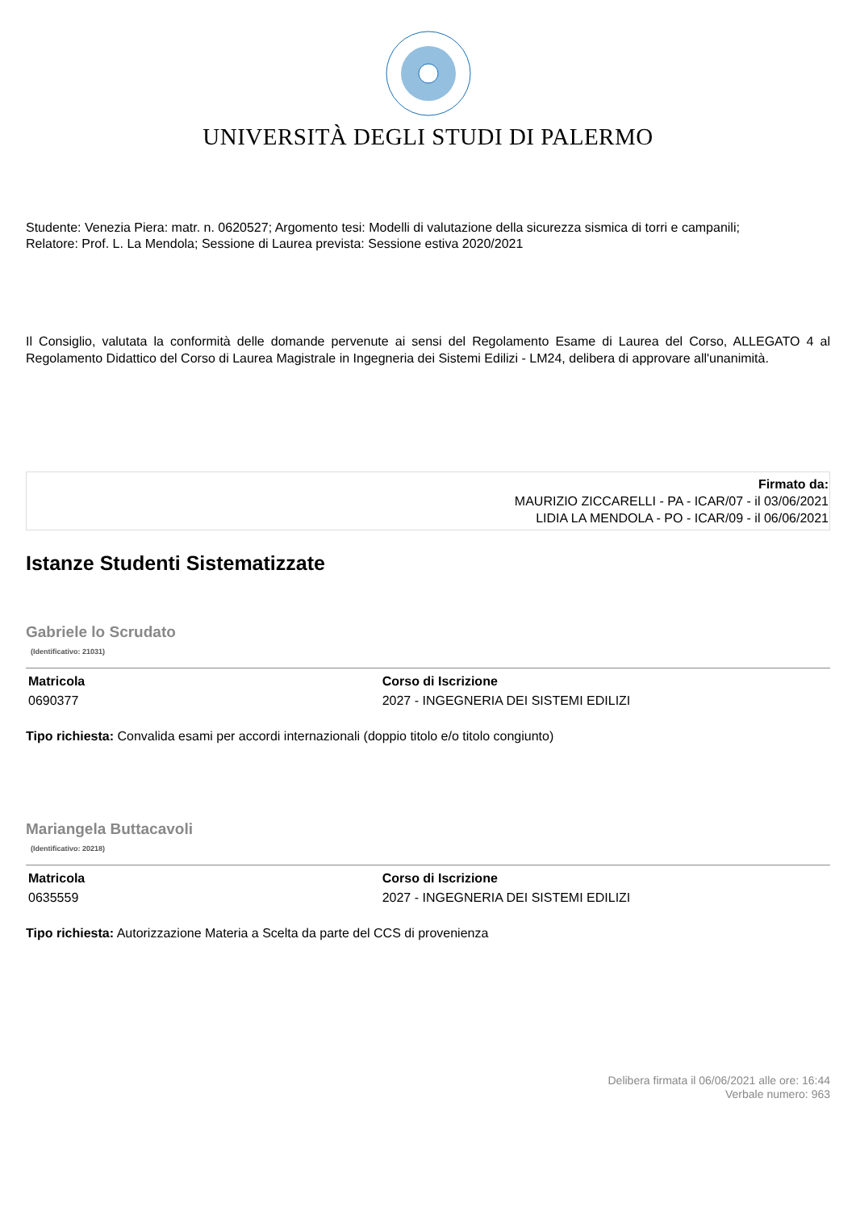UNIVERSITÀ DEGLI STUDI DI PALERMO
Studente: Venezia Piera: matr. n. 0620527; Argomento tesi: Modelli di valutazione della sicurezza sismica di torri e campanili;
Relatore: Prof. L. La Mendola; Sessione di Laurea prevista: Sessione estiva 2020/2021
Il Consiglio, valutata la conformità delle domande pervenute ai sensi del Regolamento Esame di Laurea del Corso, ALLEGATO 4 al Regolamento Didattico del Corso di Laurea Magistrale in Ingegneria dei Sistemi Edilizi - LM24, delibera di approvare all'unanimità.
Firmato da:
MAURIZIO ZICCARELLI - PA - ICAR/07 - il 03/06/2021
LIDIA LA MENDOLA - PO - ICAR/09 - il 06/06/2021
Istanze Studenti Sistematizzate
Gabriele lo Scrudato
(Identificativo: 21031)
| Matricola | Corso di Iscrizione |
| --- | --- |
| 0690377 | 2027 - INGEGNERIA DEI SISTEMI EDILIZI |
Tipo richiesta: Convalida esami per accordi internazionali (doppio titolo e/o titolo congiunto)
Mariangela Buttacavoli
(Identificativo: 20218)
| Matricola | Corso di Iscrizione |
| --- | --- |
| 0635559 | 2027 - INGEGNERIA DEI SISTEMI EDILIZI |
Tipo richiesta: Autorizzazione Materia a Scelta da parte del CCS di provenienza
Delibera firmata il 06/06/2021 alle ore: 16:44
Verbale numero: 963